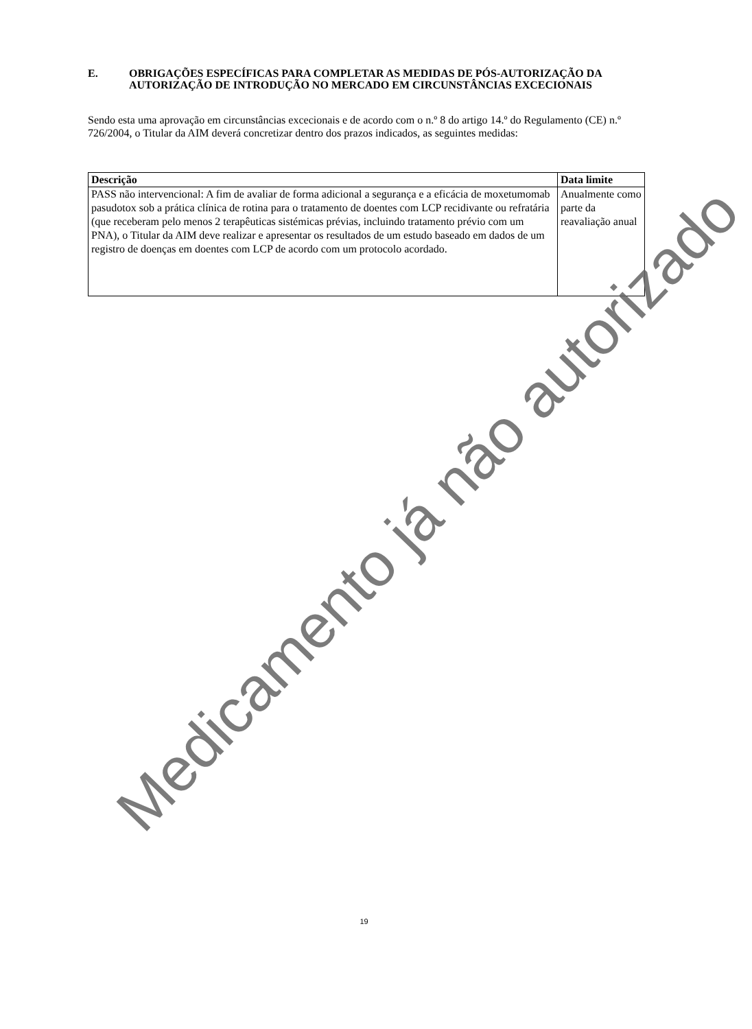E. OBRIGAÇÕES ESPECÍFICAS PARA COMPLETAR AS MEDIDAS DE PÓS-AUTORIZAÇÃO DA AUTORIZAÇÃO DE INTRODUÇÃO NO MERCADO EM CIRCUNSTÂNCIAS EXCECIONAIS
Sendo esta uma aprovação em circunstâncias excecionais e de acordo com o n.º 8 do artigo 14.º do Regulamento (CE) n.º 726/2004, o Titular da AIM deverá concretizar dentro dos prazos indicados, as seguintes medidas:
| Descrição | Data limite |
| --- | --- |
| PASS não intervencional: A fim de avaliar de forma adicional a segurança e a eficácia de moxetumomab pasudotox sob a prática clínica de rotina para o tratamento de doentes com LCP recidivante ou refratária (que receberam pelo menos 2 terapêuticas sistémicas prévias, incluindo tratamento prévio com um PNA), o Titular da AIM deve realizar e apresentar os resultados de um estudo baseado em dados de um registro de doenças em doentes com LCP de acordo com um protocolo acordado. | Anualmente como parte da reavaliação anual |
Medicamento já não autorizado
19